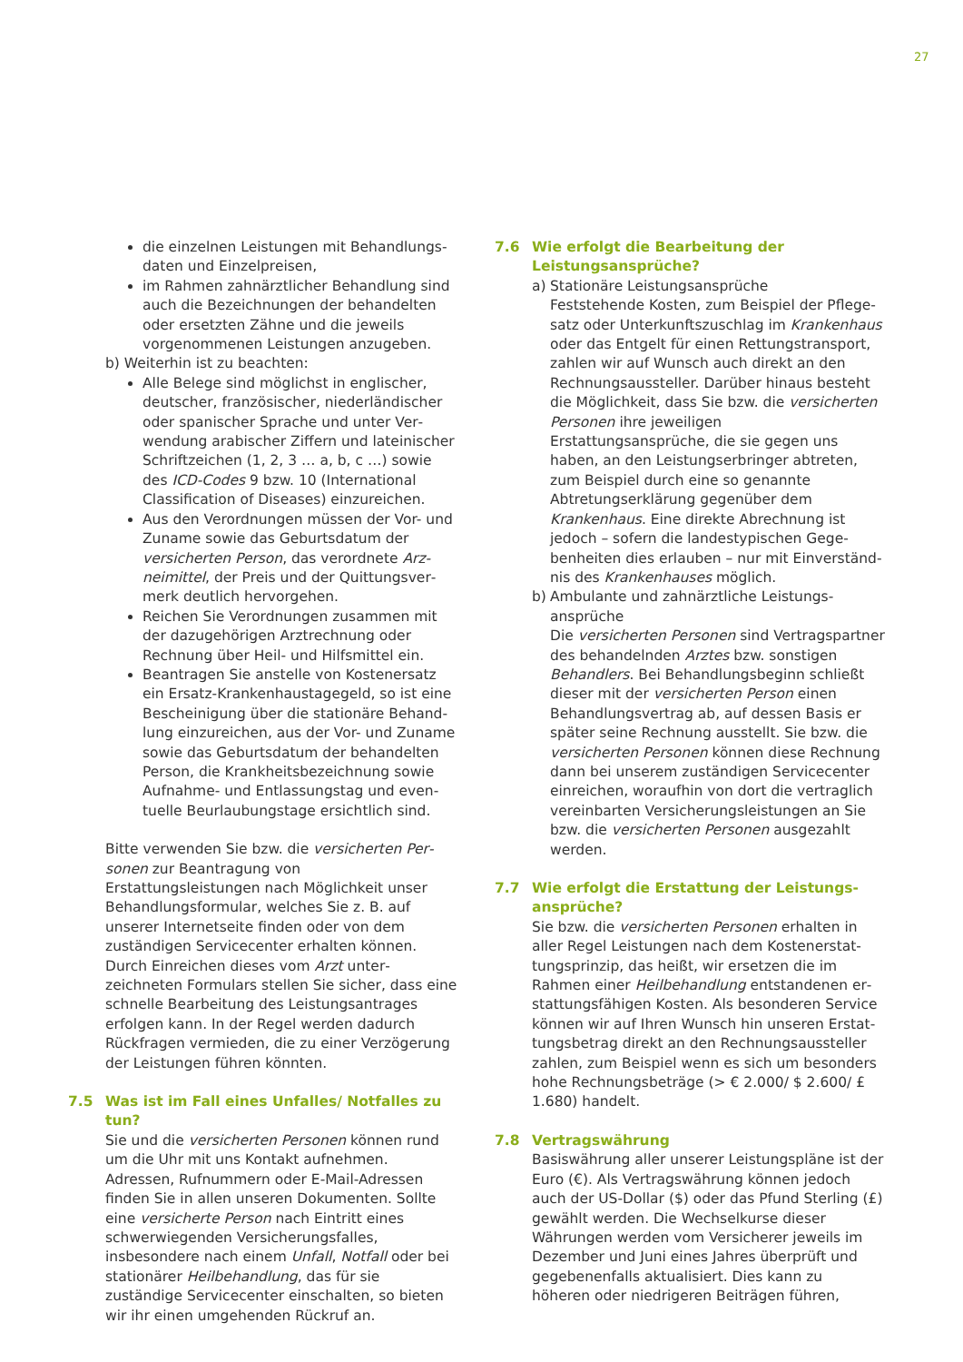27
die einzelnen Leistungen mit Behandlungs­daten und Einzelpreisen,
im Rahmen zahnärztlicher Behandlung sind auch die Bezeichnungen der behandelten oder ersetzten Zähne und die jeweils vorgenommenen Leistungen anzugeben.
b) Weiterhin ist zu beachten:
Alle Belege sind möglichst in englischer, deutscher, französischer, niederländischer oder spanischer Sprache und unter Ver­wendung arabischer Ziffern und lateinischer Schriftzeichen (1, 2, 3 … a, b, c …) sowie des ICD-Codes 9 bzw. 10 (International Classification of Diseases) einzureichen.
Aus den Verordnungen müssen der Vor- und Zuname sowie das Geburtsdatum der versicherten Person, das verordnete Arz­neimittel, der Preis und der Quittungsver­merk deutlich hervorgehen.
Reichen Sie Verordnungen zusammen mit der dazugehörigen Arztrechnung oder Rechnung über Heil- und Hilfsmittel ein.
Beantragen Sie anstelle von Kostenersatz ein Ersatz-Krankenhaustagegeld, so ist eine Bescheinigung über die stationäre Behand­lung einzureichen, aus der Vor- und Zuname sowie das Geburtsdatum der behandelten Person, die Krankheitsbezeichnung sowie Aufnahme- und Entlassungstag und even­tuelle Beurlaubungstage ersichtlich sind.
Bitte verwenden Sie bzw. die versicherten Per­sonen zur Beantragung von Erstattungsleistungen nach Möglichkeit unser Behandlungsformular, welches Sie z. B. auf unserer Internetseite finden oder von dem zuständigen Servicecenter erhalten können. Durch Einreichen dieses vom Arzt unter­zeichneten Formulars stellen Sie sicher, dass eine schnelle Bearbeitung des Leistungsantrages erfolgen kann. In der Regel werden dadurch Rückfragen vermieden, die zu einer Verzögerung der Leistungen führen könnten.
7.5 Was ist im Fall eines Unfalles/ Notfalles zu tun?
Sie und die versicherten Personen können rund um die Uhr mit uns Kontakt aufnehmen. Adressen, Rufnummern oder E-Mail-Adressen finden Sie in allen unseren Dokumenten. Sollte eine versicher­te Person nach Eintritt eines schwerwiegenden Versicherungsfalles, insbesondere nach einem Unfall, Notfall oder bei stationärer Heilbehandlung, das für sie zuständige Servicecenter einschalten, so bieten wir ihr einen umgehenden Rückruf an.
7.6 Wie erfolgt die Bearbeitung der Leistungsan­sprüche?
a) Stationäre Leistungsansprüche
Feststehende Kosten, zum Beispiel der Pflege­satz oder Unterkunftszuschlag im Krankenhaus oder das Entgelt für einen Rettungstransport, zahlen wir auf Wunsch auch direkt an den Rechnungsaussteller. Darüber hinaus besteht die Möglichkeit, dass Sie bzw. die versicherten Personen ihre jeweiligen Erstattungsansprüche, die sie gegen uns haben, an den Leistungs­erbringer abtreten, zum Beispiel durch eine so genannte Abtretungserklärung gegenüber dem Krankenhaus. Eine direkte Abrechnung ist jedoch – sofern die landestypischen Gege­benheiten dies erlauben – nur mit Einverständ­nis des Krankenhauses möglich.
b) Ambulante und zahnärztliche Leistungs­ansprüche
Die versicherten Personen sind Vertragspart­ner des behandelnden Arztes bzw. sonstigen Behandlers. Bei Behandlungsbeginn schließt dieser mit der versicherten Person einen Behandlungsvertrag ab, auf dessen Basis er später seine Rechnung ausstellt. Sie bzw. die versicherten Personen können diese Rechnung dann bei unserem zuständigen Servicecenter einreichen, woraufhin von dort die vertraglich vereinbarten Versicherungsleistungen an Sie bzw. die versicherten Personen ausgezahlt werden.
7.7 Wie erfolgt die Erstattung der Leistungs­ansprüche?
Sie bzw. die versicherten Personen erhalten in aller Regel Leistungen nach dem Kostenerstat­tungsprinzip, das heißt, wir ersetzen die im Rahmen einer Heilbehandlung entstandenen er­stattungsfähigen Kosten. Als besonderen Service können wir auf Ihren Wunsch hin unseren Erstat­tungsbetrag direkt an den Rechnungsaussteller zahlen, zum Beispiel wenn es sich um besonders hohe Rechnungsbeträge (> € 2.000/ $ 2.600/ £ 1.680) handelt.
7.8 Vertragswährung
Basiswährung aller unserer Leistungspläne ist der Euro (€). Als Vertragswährung können jedoch auch der US-Dollar ($) oder das Pfund Sterling (£) gewählt werden. Die Wechselkurse dieser Währungen werden vom Versicherer jeweils im Dezember und Juni eines Jahres über­prüft und gegebenenfalls aktualisiert. Dies kann zu höheren oder niedrigeren Beiträgen führen,